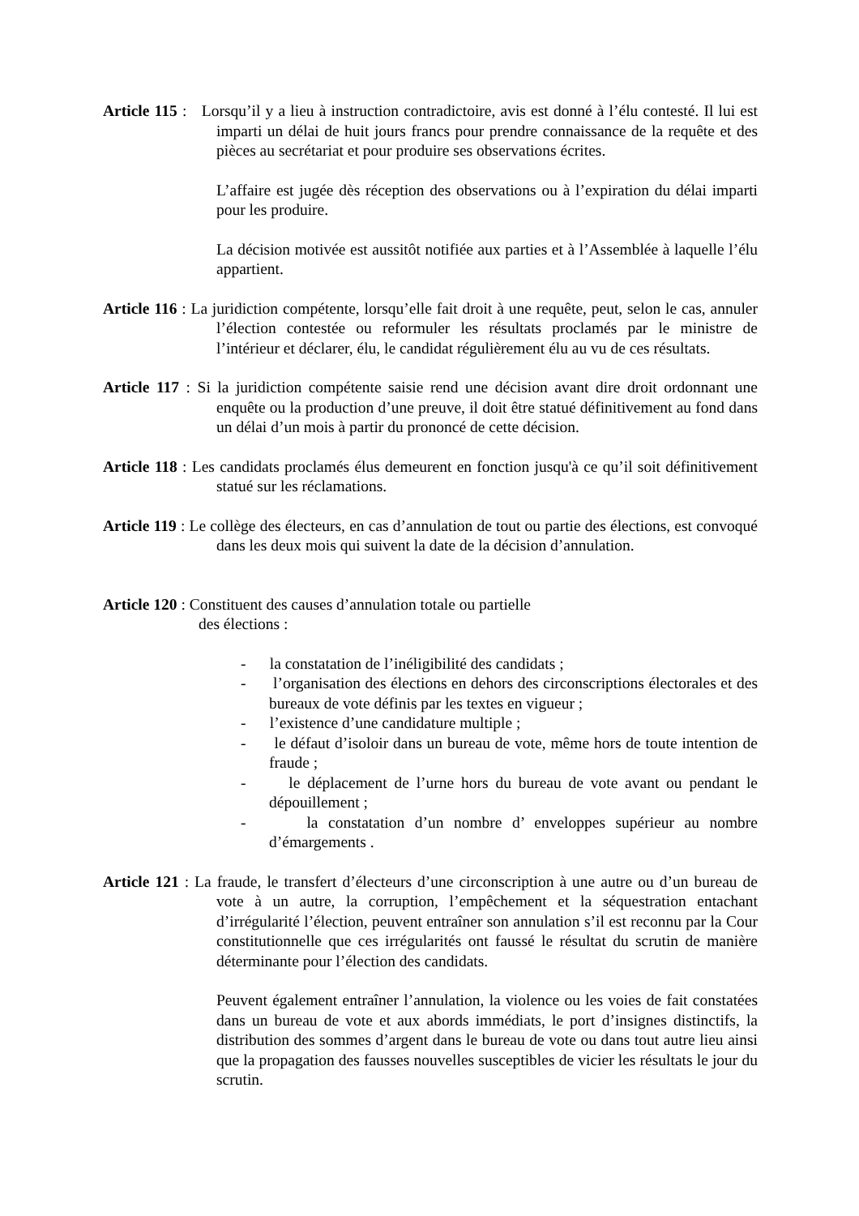Article 115 : Lorsqu’il y a lieu à instruction contradictoire, avis est donné à l’élu contesté. Il lui est imparti un délai de huit jours francs pour prendre connaissance de la requête et des pièces au secrétariat et pour produire ses observations écrites.
L’affaire est jugée dès réception des observations ou à l’expiration du délai imparti pour les produire.
La décision motivée est aussitôt notifiée aux parties et à l’Assemblée à laquelle l’élu appartient.
Article 116 : La juridiction compétente, lorsqu’elle fait droit à une requête, peut, selon le cas, annuler l’élection contestée ou reformuler les résultats proclamés par le ministre de l’intérieur et déclarer, élu, le candidat régulièrement élu au vu de ces résultats.
Article 117 : Si la juridiction compétente saisie rend une décision avant dire droit ordonnant une enquête ou la production d’une preuve, il doit être statué définitivement au fond dans un délai d’un mois à partir du prononcé de cette décision.
Article 118 : Les candidats proclamés élus demeurent en fonction jusqu'à ce qu’il soit définitivement statué sur les réclamations.
Article 119 : Le collège des électeurs, en cas d’annulation de tout ou partie des élections, est convoqué dans les deux mois qui suivent la date de la décision d’annulation.
‌Article 120 : Constituent des causes d’annulation totale ou partielle
des élections :
- la constatation de l’inéligibilité des candidats ;
- l’organisation des élections en dehors des circonscriptions électorales et des bureaux de vote définis par les textes en vigueur ;
- l’existence d’une candidature multiple ;
- le défaut d’isoloir dans un bureau de vote, même hors de toute intention de fraude ;
- le déplacement de l’urne hors du bureau de vote avant ou pendant le dépouillement ;
- la constatation d’un nombre d’ enveloppes supérieur au nombre d’émargements .
Article 121 : La fraude, le transfert d’électeurs d’une circonscription à une autre ou d’un bureau de vote à un autre, la corruption, l’empêchement et la séquestration entachant d’irrégularité l’élection, peuvent entraîner son annulation s’il est reconnu par la Cour constitutionnelle que ces irrégularités ont faussé le résultat du scrutin de manière déterminante pour l’élection des candidats.
Peuvent également entraîner l’annulation, la violence ou les voies de fait constatées dans un bureau de vote et aux abords immédiats, le port d’insignes distinctifs, la distribution des sommes d’argent dans le bureau de vote ou dans tout autre lieu ainsi que la propagation des fausses nouvelles susceptibles de vicier les résultats le jour du scrutin.